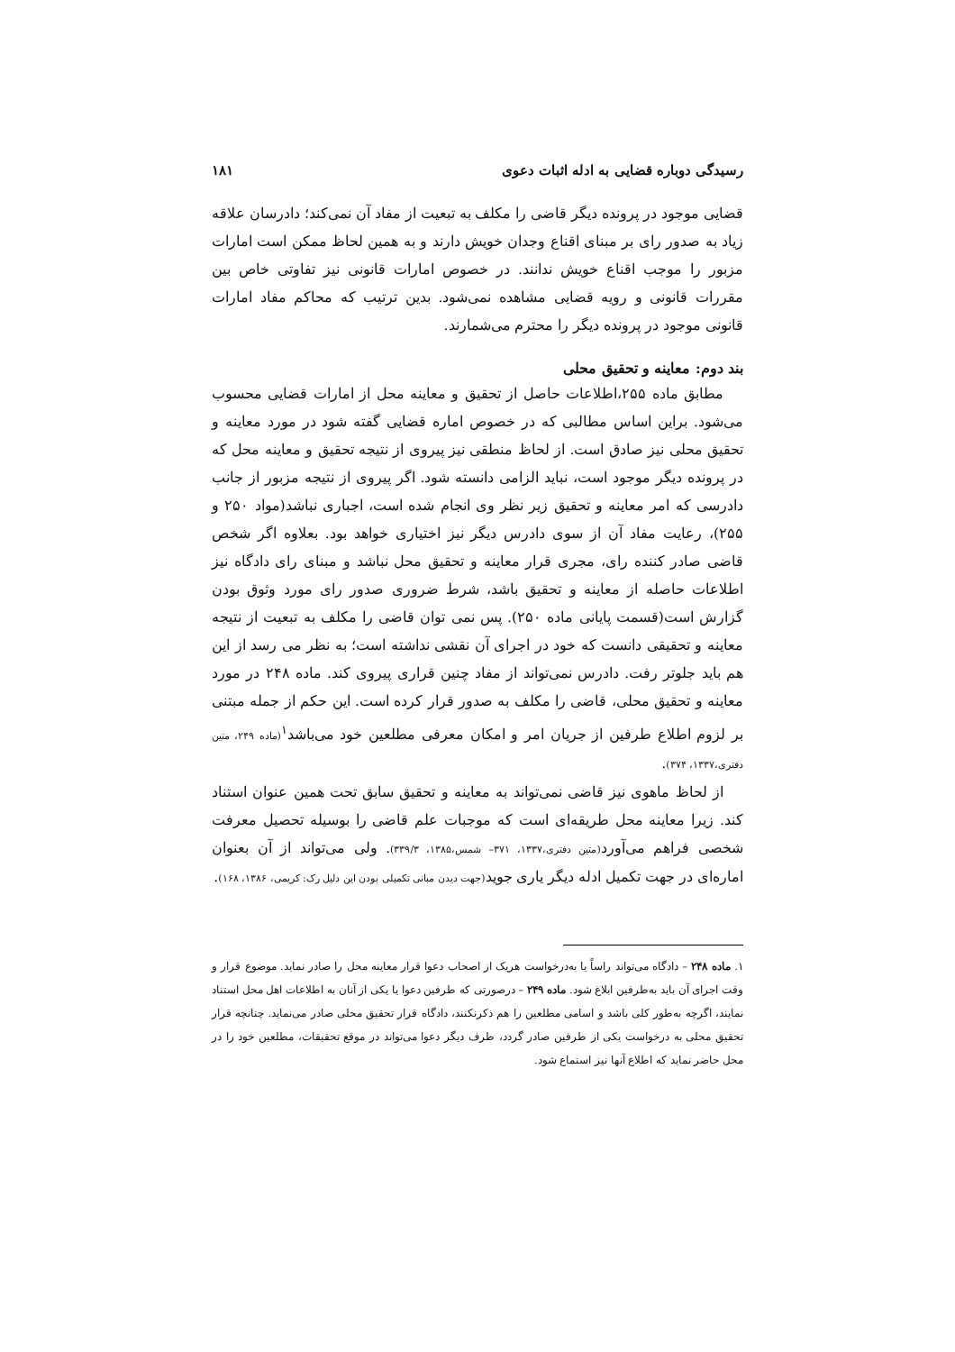رسیدگی دوباره قضایی به ادله اثبات دعوی ۱۸۱
قضایی موجود در پرونده دیگر قاضی را مکلف به تبعیت از مفاد آن نمی‌کند؛ دادرسان علاقه زیاد به صدور رای بر مبنای اقناع وجدان خویش دارند و به همین لحاظ ممکن است امارات مزبور را موجب اقناع خویش ندانند. در خصوص امارات قانونی نیز تفاوتی خاص بین مقررات قانونی و رویه قضایی مشاهده نمی‌شود. بدین ترتیب که محاکم مفاد امارات قانونی موجود در پرونده دیگر را محترم می‌شمارند.
بند دوم: معاینه و تحقیق محلی
مطابق ماده ۲۵۵،اطلاعات حاصل از تحقیق و معاینه محل از امارات قضایی محسوب می‌شود. براین اساس مطالبی که در خصوص اماره قضایی گفته شود در مورد معاینه و تحقیق محلی نیز صادق است. از لحاظ منطقی نیز پیروی از نتیجه تحقیق و معاینه محل که در پرونده دیگر موجود است، نباید الزامی دانسته شود. اگر پیروی از نتیجه مزبور از جانب دادرسی که امر معاینه و تحقیق زیر نظر وی انجام شده است، اجباری نباشد(مواد ۲۵۰ و ۲۵۵)، رعایت مفاد آن از سوی دادرس دیگر نیز اختیاری خواهد بود. بعلاوه اگر شخص قاضی صادر کننده رای، مجری قرار معاینه و تحقیق محل نباشد و مبنای رای دادگاه نیز اطلاعات حاصله از معاینه و تحقیق باشد، شرط ضروری صدور رای مورد وثوق بودن گزارش است(قسمت پایانی ماده ۲۵۰). پس نمی توان قاضی را مکلف به تبعیت از نتیجه معاینه و تحقیقی دانست که خود در اجرای آن نقشی نداشته است؛ به نظر می رسد از این هم باید جلوتر رفت. دادرس نمی‌تواند از مفاد چنین قراری پیروی کند. ماده ۲۴۸ در مورد معاینه و تحقیق محلی، قاضی را مکلف به صدور قرار کرده است. این حکم از جمله مبتنی بر لزوم اطلاع طرفین از جریان امر و امکان معرفی مطلعین خود می‌باشد<sup>۱</sup>(ماده ۲۴۹، متین دفتری،۱۳۳۷، ۳۷۴).
از لحاظ ماهوی نیز قاضی نمی‌تواند به معاینه و تحقیق سابق تحت همین عنوان استناد کند. زیرا معاینه محل طریقه‌ای است که موجبات علم قاضی را بوسیله تحصیل معرفت شخصی فراهم می‌آورد(متین دفتری،۱۳۳۷، ۳۷۱– شمس،۱۳۸۵، ۳۳۹/۳). ولی می‌تواند از آن بعنوان اماره‌ای در جهت تکمیل ادله دیگر یاری جوید(جهت دیدن مبانی تکمیلی بودن این دلیل رک: کریمی، ۱۳۸۶، ۱۶۸).
۱. ماده ۲۴۸ – دادگاه می‌تواند راساً یا به‌درخواست هریک از اصحاب دعوا قرار معاینه محل را صادر نماید. موضوع قرار و وقت اجرای آن باید به‌طرفین ابلاغ شود. ماده ۲۴۹ – درصورتی که طرفین دعوا یا یکی از آنان به اطلاعات اهل محل استناد نمایند، اگرچه به‌طور کلی باشد و اسامی مطلعین را هم ذکرنکنند، دادگاه قرار تحقیق محلی صادر می‌نماید. چنانچه قرار تحقیق محلی به درخواست یکی از طرفین صادر گردد، طرف دیگر دعوا می‌تواند در موقع تحقیقات، مطلعین خود را در محل حاضر نماید که اطلاع آنها نیز استماع شود.